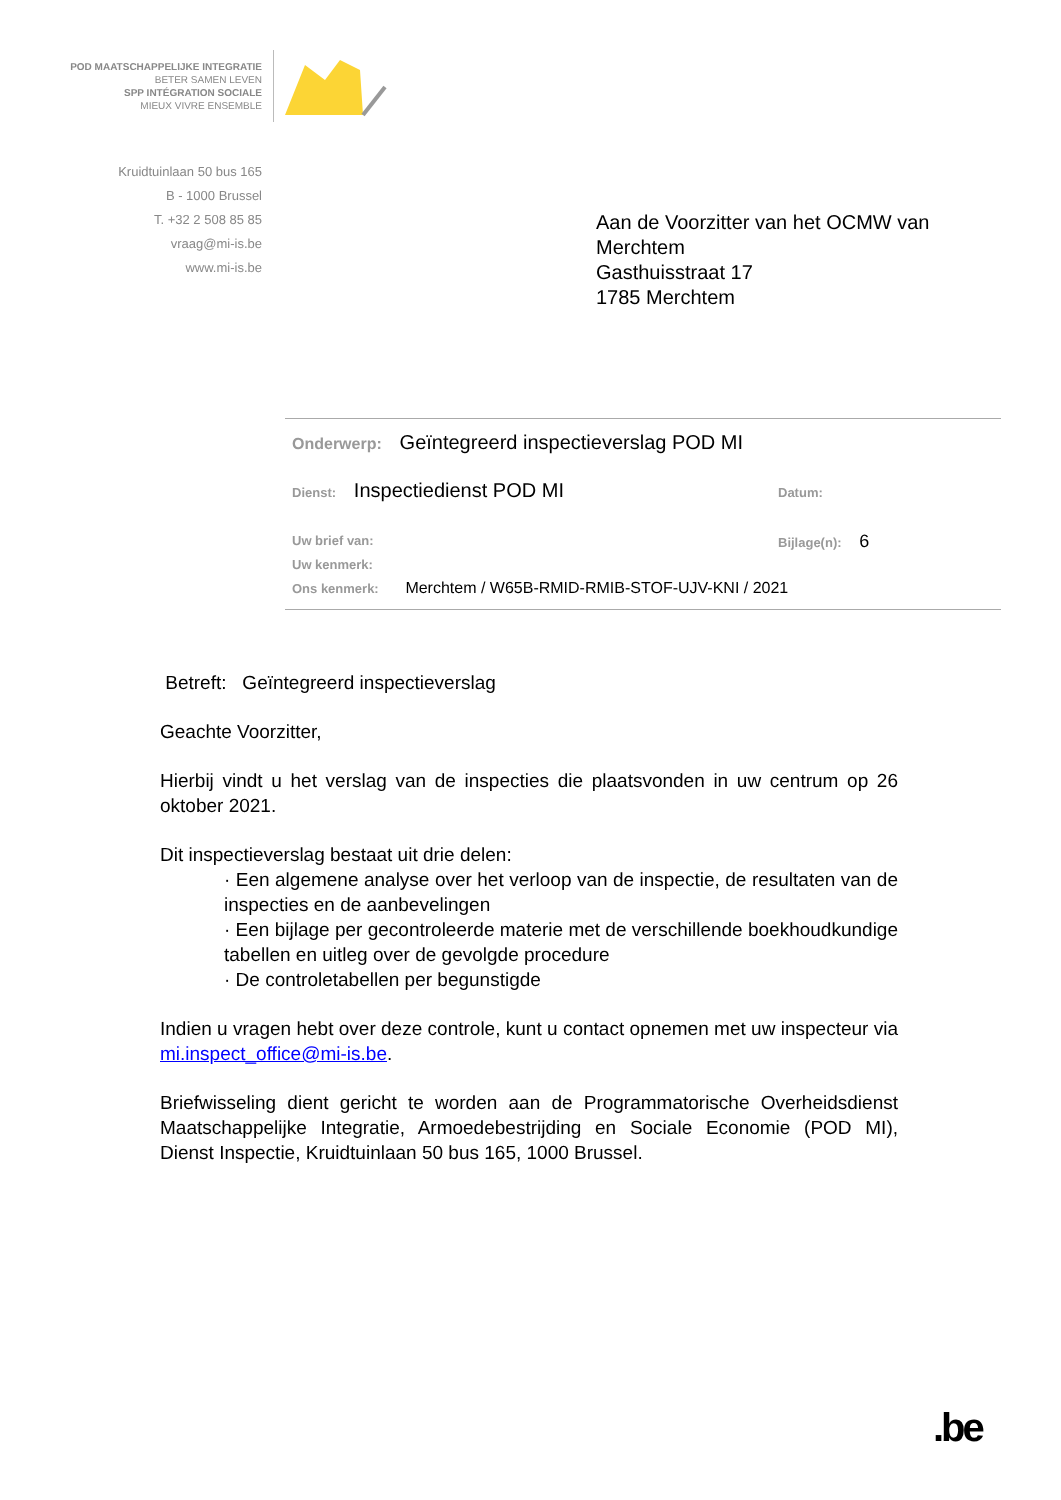POD MAATSCHAPPELIJKE INTEGRATIE
BETER SAMEN LEVEN
SPP INTÉGRATION SOCIALE
MIEUX VIVRE ENSEMBLE
Kruidtuinlaan 50 bus 165
B - 1000 Brussel
T. +32 2 508 85 85
vraag@mi-is.be
www.mi-is.be
Aan de Voorzitter van het OCMW van
Merchtem
Gasthuisstraat 17
1785 Merchtem
Onderwerp: Geïntegreerd inspectieverslag POD MI
Dienst: Inspectiedienst POD MI
Datum:
Uw brief van: Bijlage(n): 6
Uw kenmerk:
Ons kenmerk: Merchtem / W65B-RMID-RMIB-STOF-UJV-KNI / 2021
Betreft: Geïntegreerd inspectieverslag
Geachte Voorzitter,
Hierbij vindt u het verslag van de inspecties die plaatsvonden in uw centrum op 26 oktober 2021.
Dit inspectieverslag bestaat uit drie delen:
· Een algemene analyse over het verloop van de inspectie, de resultaten van de inspecties en de aanbevelingen
· Een bijlage per gecontroleerde materie met de verschillende boekhoudkundige tabellen en uitleg over de gevolgde procedure
· De controletabellen per begunstigde
Indien u vragen hebt over deze controle, kunt u contact opnemen met uw inspecteur via mi.inspect_office@mi-is.be.
Briefwisseling dient gericht te worden aan de Programmatorische Overheidsdienst Maatschappelijke Integratie, Armoedebestrijding en Sociale Economie (POD MI), Dienst Inspectie, Kruidtuinlaan 50 bus 165, 1000 Brussel.
.be